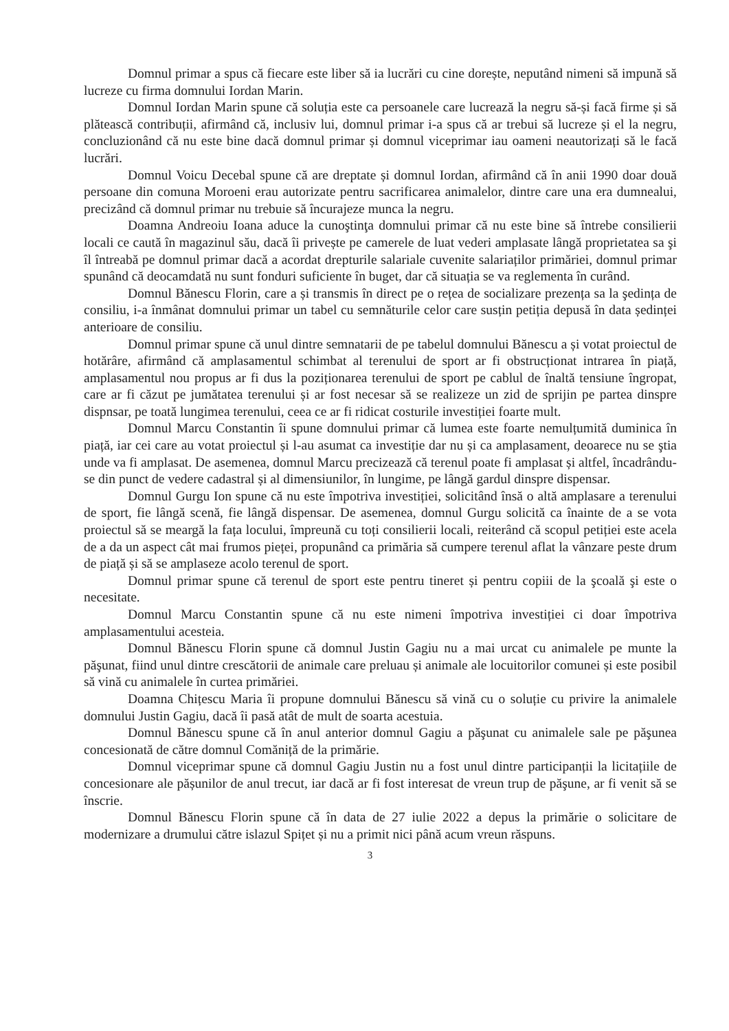Domnul primar a spus că fiecare este liber să ia lucrări cu cine dorește, neputând nimeni să impună să lucreze cu firma domnului Iordan Marin.
Domnul Iordan Marin spune că soluția este ca persoanele care lucrează la negru să-și facă firme și să plătească contribuții, afirmând că, inclusiv lui, domnul primar i-a spus că ar trebui să lucreze și el la negru, concluzionând că nu este bine dacă domnul primar și domnul viceprimar iau oameni neautorizați să le facă lucrări.
Domnul Voicu Decebal spune că are dreptate și domnul Iordan, afirmând că în anii 1990 doar două persoane din comuna Moroeni erau autorizate pentru sacrificarea animalelor, dintre care una era dumnealui, precizând că domnul primar nu trebuie să încurajeze munca la negru.
Doamna Andreoiu Ioana aduce la cunoştinţa domnului primar că nu este bine să întrebe consilierii locali ce caută în magazinul său, dacă îi privește pe camerele de luat vederi amplasate lângă proprietatea sa şi îl întreabă pe domnul primar dacă a acordat drepturile salariale cuvenite salariaților primăriei, domnul primar spunând că deocamdată nu sunt fonduri suficiente în buget, dar că situația se va reglementa în curând.
Domnul Bănescu Florin, care a și transmis în direct pe o rețea de socializare prezența sa la şedința de consiliu, i-a înmânat domnului primar un tabel cu semnăturile celor care susțin petiția depusă în data ședinței anterioare de consiliu.
Domnul primar spune că unul dintre semnatarii de pe tabelul domnului Bănescu a și votat proiectul de hotărâre, afirmând că amplasamentul schimbat al terenului de sport ar fi obstrucționat intrarea în piață, amplasamentul nou propus ar fi dus la poziționarea terenului de sport pe cablul de înaltă tensiune îngropat, care ar fi căzut pe jumătatea terenului și ar fost necesar să se realizeze un zid de sprijin pe partea dinspre dispnsar, pe toată lungimea terenului, ceea ce ar fi ridicat costurile investiției foarte mult.
Domnul Marcu Constantin îi spune domnului primar că lumea este foarte nemulțumită duminica în piață, iar cei care au votat proiectul și l-au asumat ca investiție dar nu și ca amplasament, deoarece nu se ştia unde va fi amplasat. De asemenea, domnul Marcu precizează că terenul poate fi amplasat și altfel, încadrându-se din punct de vedere cadastral și al dimensiunilor, în lungime, pe lângă gardul dinspre dispensar.
Domnul Gurgu Ion spune că nu este împotriva investiției, solicitând însă o altă amplasare a terenului de sport, fie lângă scenă, fie lângă dispensar. De asemenea, domnul Gurgu solicită ca înainte de a se vota proiectul să se meargă la fața locului, împreună cu toți consilierii locali, reiterând că scopul petiției este acela de a da un aspect cât mai frumos pieței, propunând ca primăria să cumpere terenul aflat la vânzare peste drum de piață și să se amplaseze acolo terenul de sport.
Domnul primar spune că terenul de sport este pentru tineret și pentru copiii de la şcoală şi este o necesitate.
Domnul Marcu Constantin spune că nu este nimeni împotriva investiției ci doar împotriva amplasamentului acesteia.
Domnul Bănescu Florin spune că domnul Justin Gagiu nu a mai urcat cu animalele pe munte la păşunat, fiind unul dintre crescătorii de animale care preluau și animale ale locuitorilor comunei și este posibil să vină cu animalele în curtea primăriei.
Doamna Chițescu Maria îi propune domnului Bănescu să vină cu o soluție cu privire la animalele domnului Justin Gagiu, dacă îi pasă atât de mult de soarta acestuia.
Domnul Bănescu spune că în anul anterior domnul Gagiu a păşunat cu animalele sale pe păşunea concesionată de către domnul Comăniță de la primărie.
Domnul viceprimar spune că domnul Gagiu Justin nu a fost unul dintre participanții la licitațiile de concesionare ale pășunilor de anul trecut, iar dacă ar fi fost interesat de vreun trup de păşune, ar fi venit să se înscrie.
Domnul Bănescu Florin spune că în data de 27 iulie 2022 a depus la primărie o solicitare de modernizare a drumului către islazul Spițet și nu a primit nici până acum vreun răspuns.
3